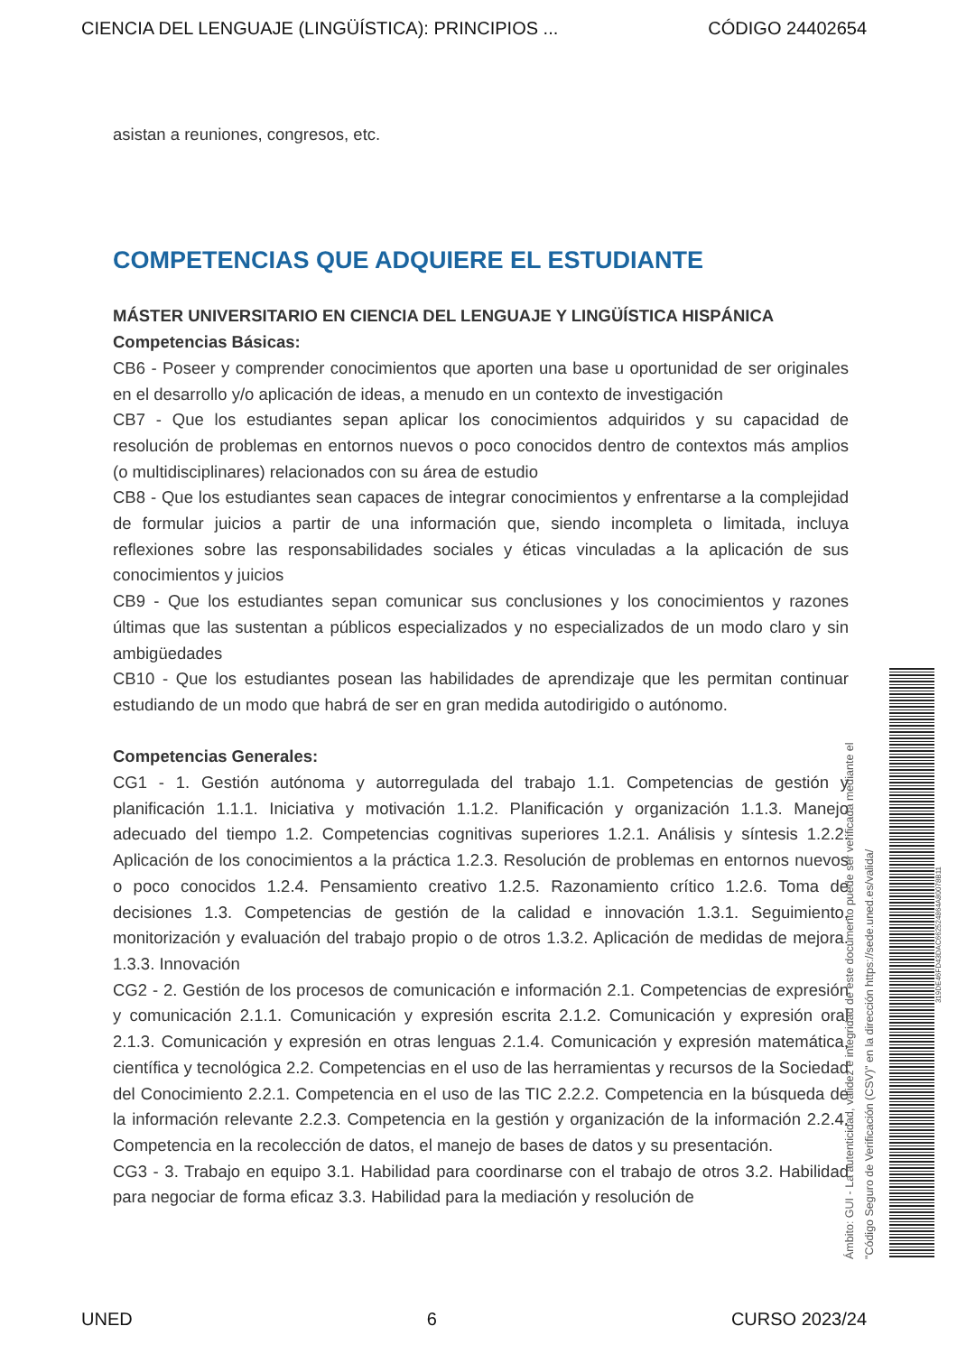CIENCIA DEL LENGUAJE (LINGÜÍSTICA): PRINCIPIOS ... CÓDIGO 24402654
asistan a reuniones, congresos, etc.
COMPETENCIAS QUE ADQUIERE EL ESTUDIANTE
MÁSTER UNIVERSITARIO EN CIENCIA DEL LENGUAJE Y LINGÜÍSTICA HISPÁNICA
Competencias Básicas:
CB6 - Poseer y comprender conocimientos que aporten una base u oportunidad de ser originales en el desarrollo y/o aplicación de ideas, a menudo en un contexto de investigación
CB7 - Que los estudiantes sepan aplicar los conocimientos adquiridos y su capacidad de resolución de problemas en entornos nuevos o poco conocidos dentro de contextos más amplios (o multidisciplinares) relacionados con su área de estudio
CB8 - Que los estudiantes sean capaces de integrar conocimientos y enfrentarse a la complejidad de formular juicios a partir de una información que, siendo incompleta o limitada, incluya reflexiones sobre las responsabilidades sociales y éticas vinculadas a la aplicación de sus conocimientos y juicios
CB9 - Que los estudiantes sepan comunicar sus conclusiones y los conocimientos y razones últimas que las sustentan a públicos especializados y no especializados de un modo claro y sin ambigüedades
CB10 - Que los estudiantes posean las habilidades de aprendizaje que les permitan continuar estudiando de un modo que habrá de ser en gran medida autodirigido o autónomo.
Competencias Generales:
CG1 - 1. Gestión autónoma y autorregulada del trabajo 1.1. Competencias de gestión y planificación 1.1.1. Iniciativa y motivación 1.1.2. Planificación y organización 1.1.3. Manejo adecuado del tiempo 1.2. Competencias cognitivas superiores 1.2.1. Análisis y síntesis 1.2.2. Aplicación de los conocimientos a la práctica 1.2.3. Resolución de problemas en entornos nuevos o poco conocidos 1.2.4. Pensamiento creativo 1.2.5. Razonamiento crítico 1.2.6. Toma de decisiones 1.3. Competencias de gestión de la calidad e innovación 1.3.1. Seguimiento, monitorización y evaluación del trabajo propio o de otros 1.3.2. Aplicación de medidas de mejora. 1.3.3. Innovación
CG2 - 2. Gestión de los procesos de comunicación e información 2.1. Competencias de expresión y comunicación 2.1.1. Comunicación y expresión escrita 2.1.2. Comunicación y expresión oral 2.1.3. Comunicación y expresión en otras lenguas 2.1.4. Comunicación y expresión matemática, científica y tecnológica 2.2. Competencias en el uso de las herramientas y recursos de la Sociedad del Conocimiento 2.2.1. Competencia en el uso de las TIC 2.2.2. Competencia en la búsqueda de la información relevante 2.2.3. Competencia en la gestión y organización de la información 2.2.4. Competencia en la recolección de datos, el manejo de bases de datos y su presentación.
CG3 - 3. Trabajo en equipo 3.1. Habilidad para coordinarse con el trabajo de otros 3.2. Habilidad para negociar de forma eficaz 3.3. Habilidad para la mediación y resolución de
Ámbito: GUI - La autenticidad, validez e integridad de este documento puede ser verificada mediante el
"Código Seguro de Verificación (CSV)" en la dirección https://sede.uned.es/valida/
319DE46FD43DAC662524864A80078B11
UNED 6 CURSO 2023/24